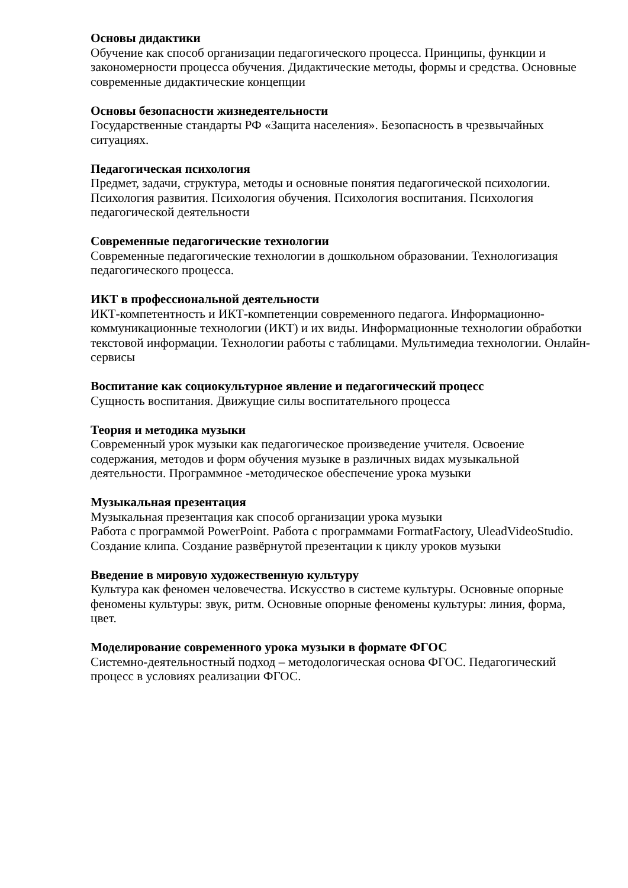Основы дидактики
Обучение как способ организации педагогического процесса. Принципы, функции и закономерности процесса обучения. Дидактические методы, формы и средства. Основные современные дидактические концепции
Основы безопасности жизнедеятельности
Государственные стандарты РФ «Защита населения». Безопасность в чрезвычайных ситуациях.
Педагогическая психология
Предмет, задачи, структура, методы и основные понятия педагогической психологии. Психология развития. Психология обучения. Психология воспитания. Психология педагогической деятельности
Современные педагогические технологии
Современные педагогические технологии в дошкольном образовании. Технологизация педагогического процесса.
ИКТ в профессиональной деятельности
ИКТ-компетентность и ИКТ-компетенции современного педагога. Информационно-коммуникационные технологии (ИКТ) и их виды. Информационные технологии обработки текстовой информации. Технологии работы с таблицами. Мультимедиа технологии. Онлайн-сервисы
Воспитание как социокультурное явление и педагогический процесс
Сущность воспитания. Движущие силы воспитательного процесса
Теория и методика музыки
Современный урок музыки как педагогическое произведение учителя. Освоение содержания, методов и форм обучения музыке в различных видах музыкальной деятельности. Программное -методическое обеспечение урока музыки
Музыкальная презентация
Музыкальная презентация как способ организации урока музыки
Работа с программой PowerPoint. Работа с программами FormatFactory, UleadVideoStudio. Создание клипа. Создание развёрнутой презентации к циклу уроков музыки
Введение в мировую художественную культуру
Культура как феномен человечества. Искусство в системе культуры. Основные опорные феномены культуры: звук, ритм. Основные опорные феномены культуры: линия, форма, цвет.
Моделирование современного урока музыки в формате ФГОС
Системно-деятельностный подход – методологическая основа ФГОС. Педагогический процесс в условиях реализации ФГОС.